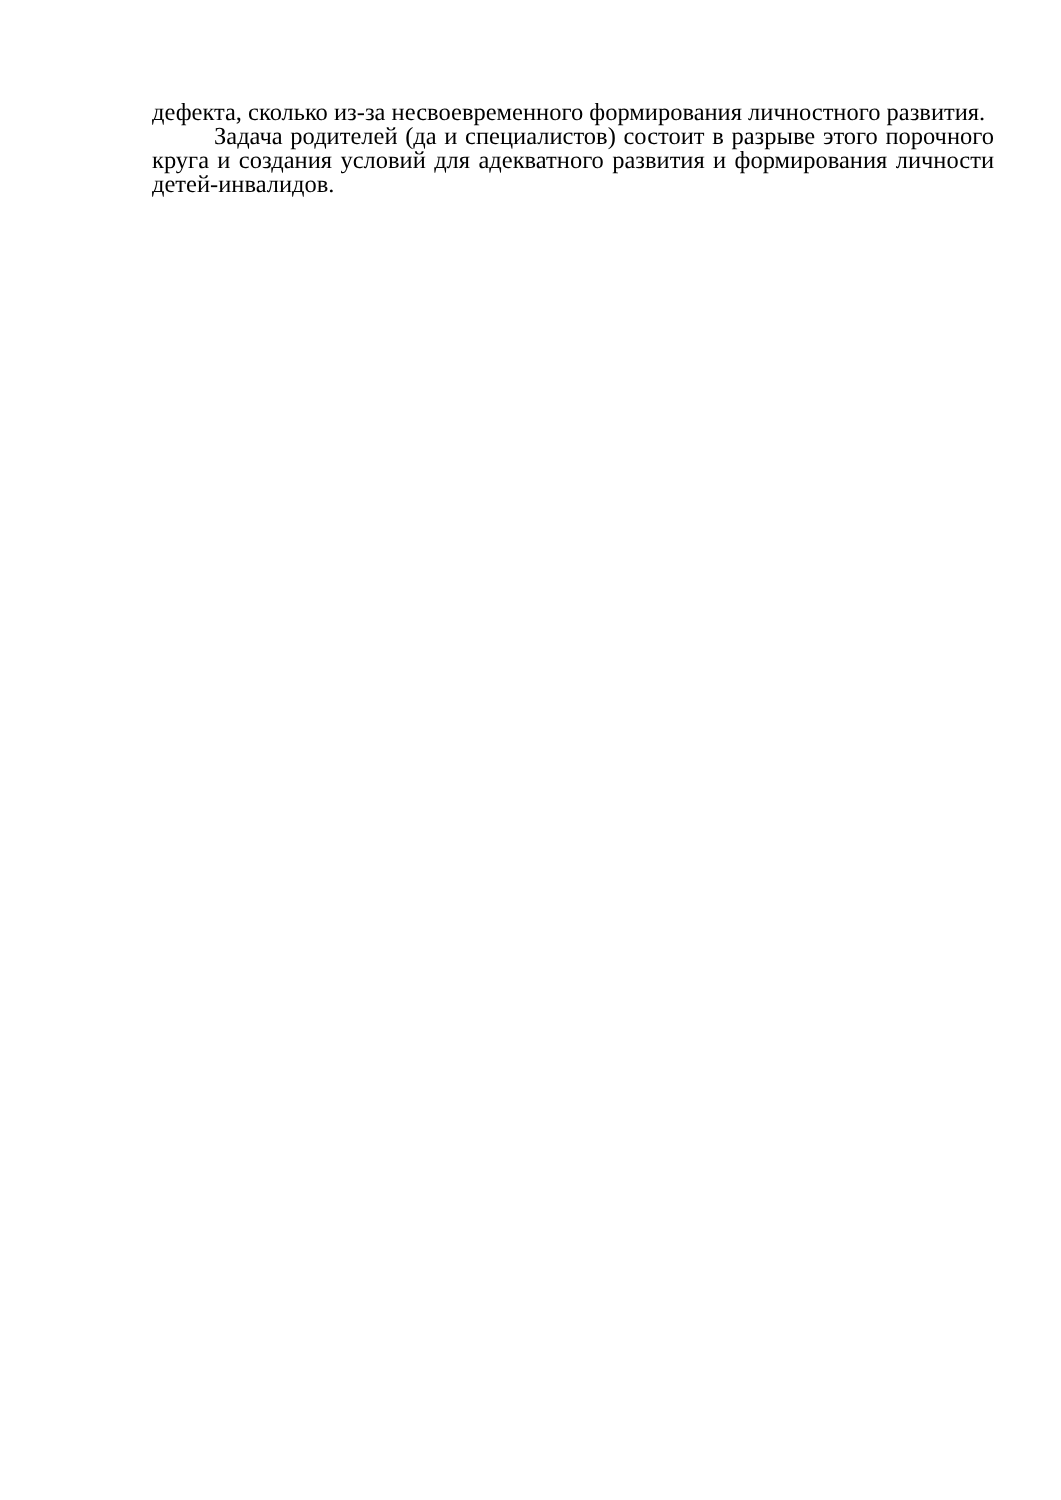дефекта, сколько из-за несвоевременного формирования личностного развития.
Задача родителей (да и специалистов) состоит в разрыве этого порочного круга и создания условий для адекватного развития и формирования личности детей-инвалидов.